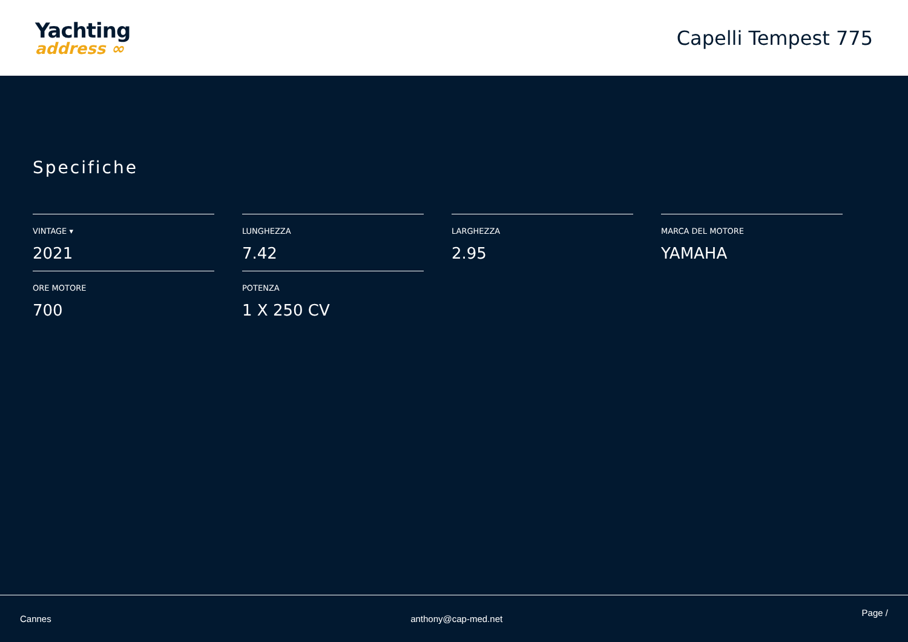Yachting
address ∞
Capelli Tempest 775
Specifiche
VINTAGE ▾
2021
LUNGHEZZA
7.42
LARGHEZZA
2.95
MARCA DEL MOTORE
YAMAHA
ORE MOTORE
700
POTENZA
1 X 250 CV
Cannes anthony@cap-med.net Page /